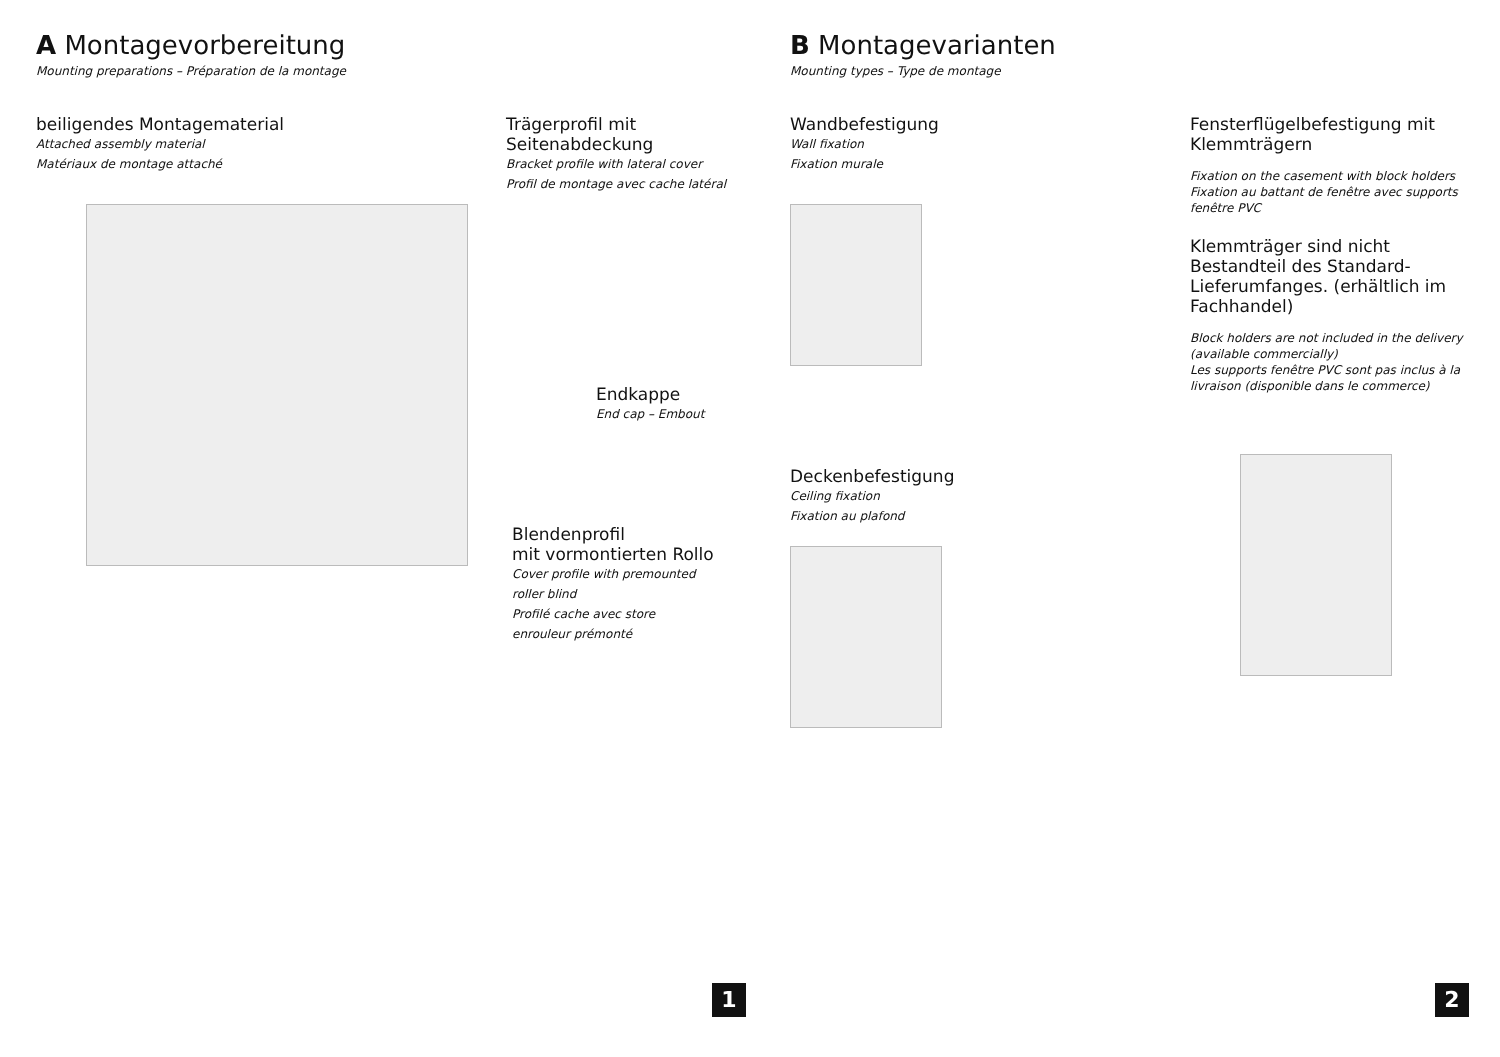A Montagevorbereitung
Mounting preparations – Préparation de la montage
beiligendes Montagematerial
Attached assembly material
Matériaux de montage attaché
Trägerprofil mit
Seitenabdeckung
Bracket profile with lateral cover
Profil de montage avec cache latéral
Endkappe
End cap – Embout
Blendenprofil
mit vormontierten Rollo
Cover profile with premounted
roller blind
Profilé cache avec store
enrouleur prémonté
1
B Montagevarianten
Mounting types – Type de montage
Wandbefestigung
Wall fixation
Fixation murale
Deckenbefestigung
Ceiling fixation
Fixation au plafond
Fensterflügelbefestigung mit
Klemmträgern
Fixation on the casement with block holders
Fixation au battant de fenêtre avec supports fenêtre PVC
Klemmträger sind nicht Bestandteil des Standard-Lieferumfanges. (erhältlich im Fachhandel)
Block holders are not included in the delivery (available commercially)
Les supports fenêtre PVC sont pas inclus à la livraison (disponible dans le commerce)
2